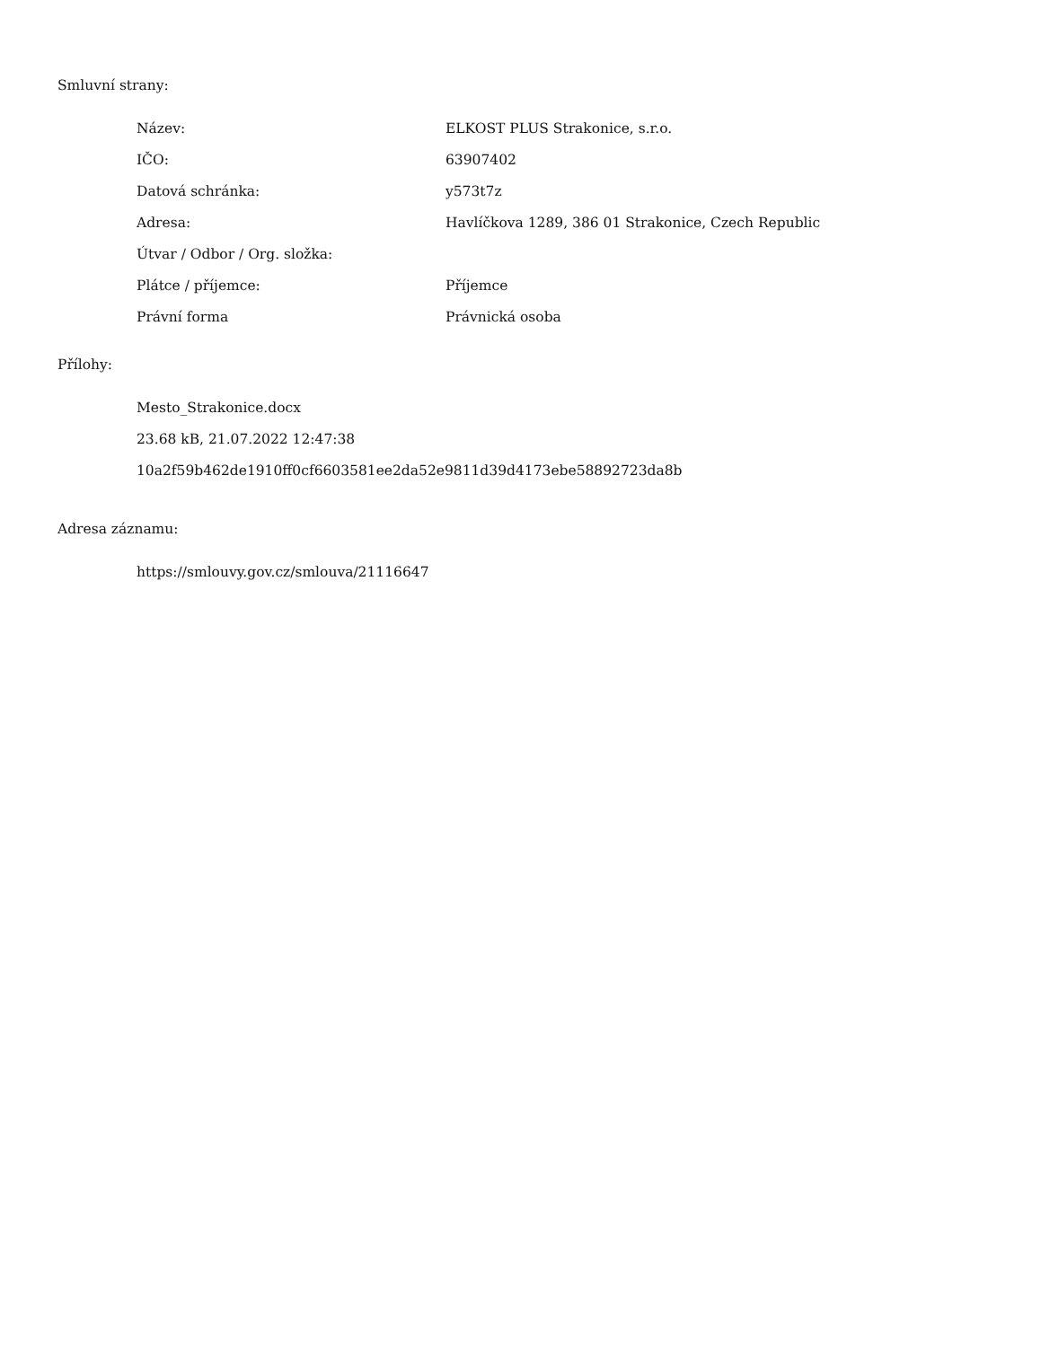Smluvní strany:
| Název: | ELKOST PLUS Strakonice, s.r.o. |
| IČO: | 63907402 |
| Datová schránka: | y573t7z |
| Adresa: | Havlíčkova 1289, 386 01 Strakonice, Czech Republic |
| Útvar / Odbor / Org. složka: | |
| Plátce / příjemce: | Příjemce |
| Právní forma | Právnická osoba |
Přílohy:
Mesto_Strakonice.docx
23.68 kB, 21.07.2022 12:47:38
10a2f59b462de1910ff0cf6603581ee2da52e9811d39d4173ebe58892723da8b
Adresa záznamu:
https://smlouvy.gov.cz/smlouva/21116647